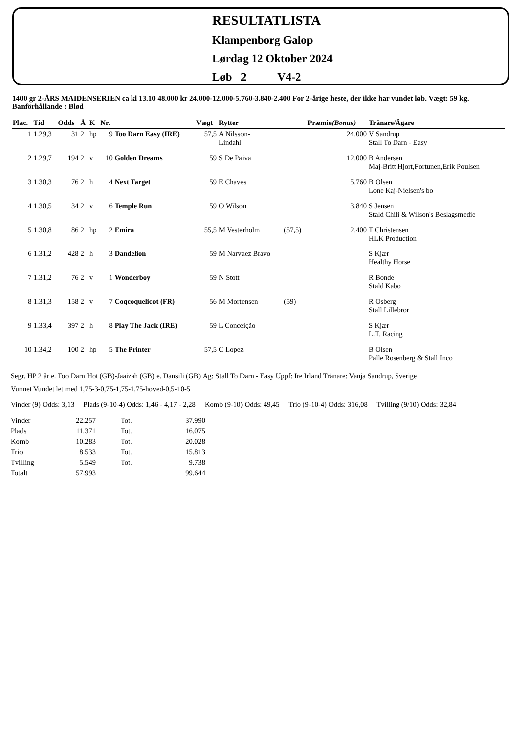RESULTATLISTA
Klampenborg Galop
Lørdag 12 Oktober 2024
Løb 2 V4-2
1400 gr 2-ÅRS MAIDENSERIEN ca kl 13.10 48.000 kr 24.000-12.000-5.760-3.840-2.400 For 2-årige heste, der ikke har vundet løb. Vægt: 59 kg.
Banförhållande : Blød
| Plac. | Tid | Odds | Å | K | Nr. | | Vægt | Rytter | | Præmie (Bonus) | Tränare/Ägare |
| --- | --- | --- | --- | --- | --- | --- | --- | --- | --- | --- | --- |
| 1 | 1.29,3 | 31 | 2 | hp | 9 | Too Darn Easy (IRE) | 57,5 | A Nilsson- Lindahl | | 24.000 | V Sandrup Stall To Darn - Easy |
| 2 | 1.29,7 | 194 | 2 | v | 10 | Golden Dreams | 59 | S De Paiva | | 12.000 | B Andersen Maj-Britt Hjort,Fortunen,Erik Poulsen |
| 3 | 1.30,3 | 76 | 2 | h | 4 | Next Target | 59 | E Chaves | | 5.760 | B Olsen Lone Kaj-Nielsen's bo |
| 4 | 1.30,5 | 34 | 2 | v | 6 | Temple Run | 59 | O Wilson | | 3.840 | S Jensen Stald Chili & Wilson's Beslagsmedie |
| 5 | 1.30,8 | 86 | 2 | hp | 2 | Emira | 55,5 | M Vesterholm | (57,5) | 2.400 | T Christensen HLK Production |
| 6 | 1.31,2 | 428 | 2 | h | 3 | Dandelion | 59 | M Narvaez Bravo | | | S Kjær Healthy Horse |
| 7 | 1.31,2 | 76 | 2 | v | 1 | Wonderboy | 59 | N Stott | | | R Bonde Stald Kabo |
| 8 | 1.31,3 | 158 | 2 | v | 7 | Coqcoquelicot (FR) | 56 | M Mortensen | (59) | | R Osberg Stall Lillebror |
| 9 | 1.33,4 | 397 | 2 | h | 8 | Play The Jack (IRE) | 59 | L Conceição | | | S Kjær L.T. Racing |
| 10 | 1.34,2 | 100 | 2 | hp | 5 | The Printer | 57,5 | C Lopez | | | B Olsen Palle Rosenberg & Stall Inco |
Segr. HP 2 år e. Too Darn Hot (GB)-Jaaizah (GB) e. Dansili (GB) Äg: Stall To Darn - Easy Uppf: Ire Irland Tränare: Vanja Sandrup, Sverige
Vunnet Vundet let med 1,75-3-0,75-1,75-1,75-hoved-0,5-10-5
Vinder (9) Odds: 3,13 Plads (9-10-4) Odds: 1,46 - 4,17 - 2,28 Komb (9-10) Odds: 49,45 Trio (9-10-4) Odds: 316,08 Tvilling (9/10) Odds: 32,84
| Vinder | 22.257 | Tot. | 37.990 |
| Plads | 11.371 | Tot. | 16.075 |
| Komb | 10.283 | Tot. | 20.028 |
| Trio | 8.533 | Tot. | 15.813 |
| Tvilling | 5.549 | Tot. | 9.738 |
| Totalt | 57.993 | | 99.644 |